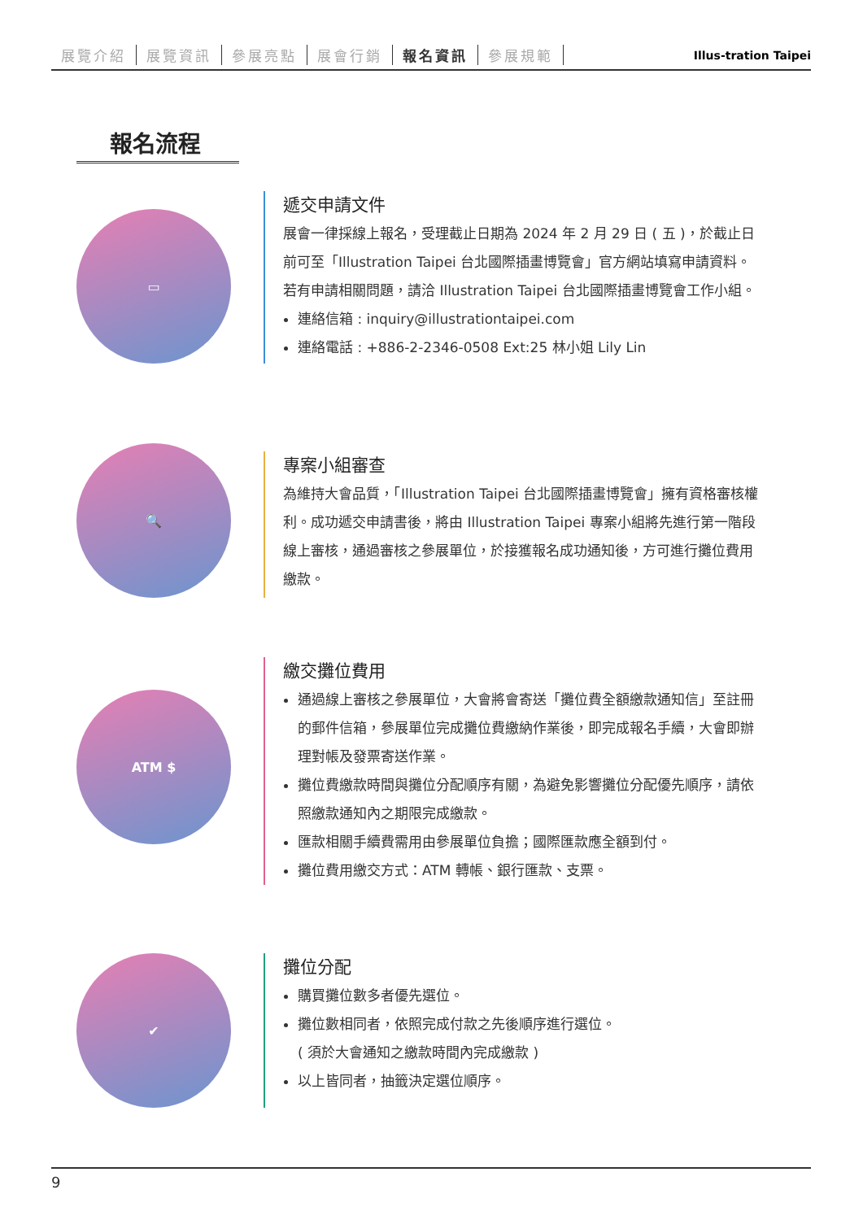展覽介紹 展覽資訊 參展亮點 展會行銷 報名資訊 參展規範
Illus-tration Taipei
報名流程
▭
遞交申請文件
展會一律採線上報名，受理截止日期為 2024 年 2 月 29 日 ( 五 )，於截止日前可至「Illustration Taipei 台北國際插畫博覽會」官方網站填寫申請資料。若有申請相關問題，請洽 Illustration Taipei 台北國際插畫博覽會工作小組。
連絡信箱 : inquiry@illustrationtaipei.com
連絡電話 : +886-2-2346-0508 Ext:25 林小姐 Lily Lin
🔍
專案小組審查
為維持大會品質，「Illustration Taipei 台北國際插畫博覽會」擁有資格審核權利。成功遞交申請書後，將由 Illustration Taipei 專案小組將先進行第一階段線上審核，通過審核之參展單位，於接獲報名成功通知後，方可進行攤位費用繳款。
ATM $
繳交攤位費用
通過線上審核之參展單位，大會將會寄送「攤位費全額繳款通知信」至註冊的郵件信箱，參展單位完成攤位費繳納作業後，即完成報名手續，大會即辦理對帳及發票寄送作業。
攤位費繳款時間與攤位分配順序有關，為避免影響攤位分配優先順序，請依照繳款通知內之期限完成繳款。
匯款相關手續費需用由參展單位負擔；國際匯款應全額到付。
攤位費用繳交方式：ATM 轉帳、銀行匯款、支票。
✔
攤位分配
購買攤位數多者優先選位。
攤位數相同者，依照完成付款之先後順序進行選位。
( 須於大會通知之繳款時間內完成繳款 )
以上皆同者，抽籤決定選位順序。
9